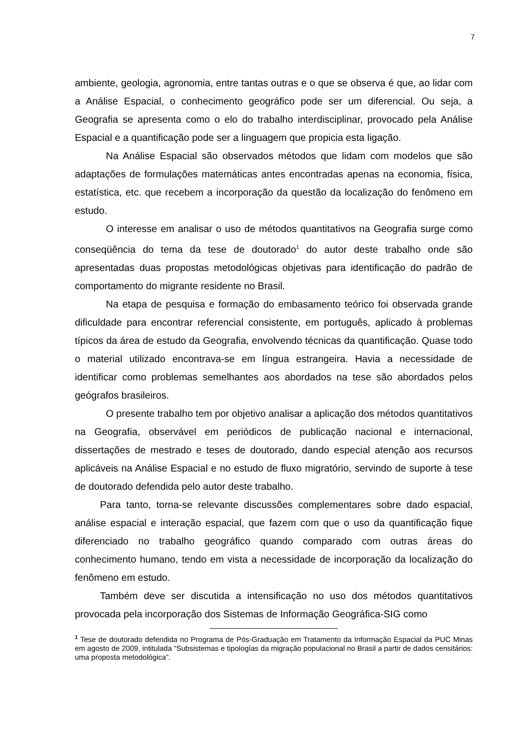7
ambiente, geologia, agronomia, entre tantas outras e o que se observa é que, ao lidar com a Análise Espacial, o conhecimento geográfico pode ser um diferencial. Ou seja, a Geografia se apresenta como o elo do trabalho interdisciplinar, provocado pela Análise Espacial e a quantificação pode ser a linguagem que propicia esta ligação.
Na Análise Espacial são observados métodos que lidam com modelos que são adaptações de formulações matemáticas antes encontradas apenas na economia, física, estatística, etc. que recebem a incorporação da questão da localização do fenômeno em estudo.
O interesse em analisar o uso de métodos quantitativos na Geografia surge como conseqüência do tema da tese de doutorado<sup>1</sup> do autor deste trabalho onde são apresentadas duas propostas metodológicas objetivas para identificação do padrão de comportamento do migrante residente no Brasil.
Na etapa de pesquisa e formação do embasamento teórico foi observada grande dificuldade para encontrar referencial consistente, em português, aplicado à problemas típicos da área de estudo da Geografia, envolvendo técnicas da quantificação. Quase todo o material utilizado encontrava-se em língua estrangeira. Havia a necessidade de identificar como problemas semelhantes aos abordados na tese são abordados pelos geógrafos brasileiros.
O presente trabalho tem por objetivo analisar a aplicação dos métodos quantitativos na Geografia, observável em periódicos de publicação nacional e internacional, dissertações de mestrado e teses de doutorado, dando especial atenção aos recursos aplicáveis na Análise Espacial e no estudo de fluxo migratório, servindo de suporte à tese de doutorado defendida pelo autor deste trabalho.
Para tanto, torna-se relevante discussões complementares sobre dado espacial, análise espacial e interação espacial, que fazem com que o uso da quantificação fique diferenciado no trabalho geográfico quando comparado com outras áreas do conhecimento humano, tendo em vista a necessidade de incorporação da localização do fenômeno em estudo.
Também deve ser discutida a intensificação no uso dos métodos quantitativos provocada pela incorporação dos Sistemas de Informação Geográfica-SIG como
<sup>1</sup> Tese de doutorado defendida no Programa de Pós-Graduação em Tratamento da Informação Espacial da PUC Minas em agosto de 2009, intitulada “Subsistemas e tipologías da migração populacional no Brasil a partir de dados censitários: uma proposta metodológica”.